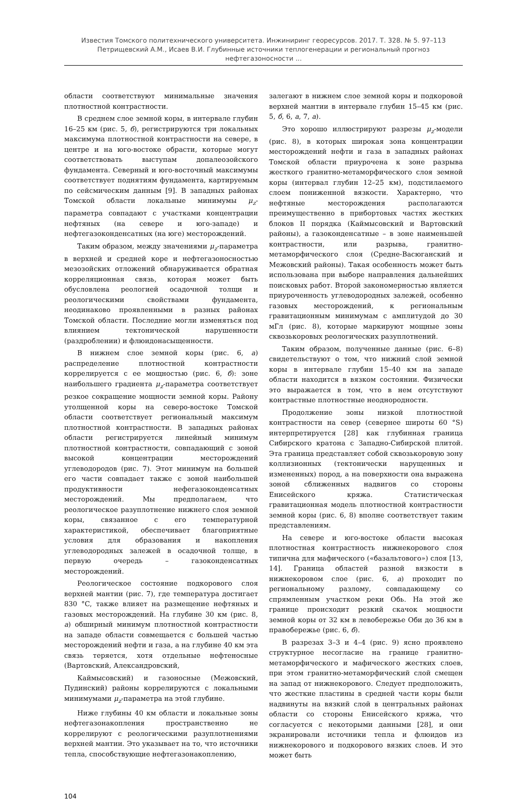Известия Томского политехнического университета. Инжиниринг георесурсов. 2017. Т. 328. № 5. 97–113
Петрищевский А.М., Исаев В.И. Глубинные источники теплогенерации и региональный прогноз нефтегазоносности ...
области соответствуют минимальные значения плотностной контрастности.
В среднем слое земной коры, в интервале глубин 16–25 км (рис. 5, б), регистрируются три локальных максимума плотностной контрастности на севере, в центре и на юго-востоке обрасти, которые могут соответствовать выступам допалеозойского фундамента. Северный и юго-восточный максимумы соответствует поднятиям фундамента, картируемым по сейсмическим данным [9]. В западных районах Томской области локальные минимумы μ<sub>z</sub>-параметра совпадают с участками концентрации нефтяных (на севере и юго-западе) и нефтегазоконденсатных (на юге) месторождений.
Таким образом, между значениями μ<sub>z</sub>-параметра в верхней и средней коре и нефтегазоносностью мезозойских отложений обнаруживается обратная корреляционная связь, которая может быть обусловлена реологией осадочной толщи и реологическими свойствами фундамента, неодинаково проявленными в разных районах Томской области. Последние могли изменяться под влиянием тектонической нарушенности (раздроблении) и флюидонасыщенности.
В нижнем слое земной коры (рис. 6, а) распределение плотностной контрастности коррелирует­ся с ее мощностью (рис. 6, б): зоне наибольшего градиента μ<sub>z</sub>-параметра соответствует резкое сокращение мощности земной коры. Району утолщенной коры на северо-востоке Томской области соответствует региональный максимум плотностной контрастности. В западных районах области регистрируется линейный минимум плотностной контрастности, совпадающий с зоной высокой концентрации месторождений углеводородов (рис. 7). Этот минимум на большей его части совпадает также с зоной наибольшей продуктивности нефегазоконденсатных месторождений. Мы предполагаем, что реологическое разуплотнение нижнего слоя земной коры, связанное с его температурной характеристикой, обеспечивает благоприятные условия для образования и накопления углеводородных залежей в осадочной толще, в первую очередь – газоконденсатных месторождений.
Реологическое состояние подкорового слоя верхней мантии (рис. 7), где температура достигает 830 °C, также влияет на размещение нефтяных и газовых месторождений. На глубине 30 км (рис. 8, а) обширный минимум плотностной контрастности на западе области совмещается с большей частью месторождений нефти и газа, а на глубине 40 км эта связь теряется, хотя отдельные нефтеносные (Вартовский, Александровский,
Каймысовский) и газоносные (Межовский, Пудинский) районы коррелируются с локальными минимумами μ<sub>z</sub>-параметра на этой глубине.
Ниже глубины 40 км области и локальные зоны нефтегазонакопления пространственно не коррелируют с реологическими разуплотнениями верхней мантии. Это указывает на то, что источники тепла, способствующие нефтегазонакоплению,
залегают в нижнем слое земной коры и подкоровой верхней мантии в интервале глубин 15–45 км (рис. 5, б, 6, а, 7, а).
Это хорошо иллюстрируют разрезы μ<sub>z</sub>-модели (рис. 8), в которых широкая зона концентрации месторождений нефти и газа в западных районах Томской области приурочена к зоне разрыва жесткого гранитно-метаморфического слоя земной коры (интервал глубин 12–25 км), подстилаемого слоем пониженной вязкости. Характерно, что нефтяные месторождения располагаются преимущественно в прибортовых частях жестких блоков II порядка (Каймысовский и Вартовский районы), а газоконденсатные – в зоне наименьшей контрастности, или разрыва, гранитно-метаморфического слоя (Средне-Васюганский и Межовский районы). Такая особенность может быть использована при выборе направления дальнейших поисковых работ. Второй закономерностью является приуроченность углеводородных залежей, особенно газовых месторождений, к региональным гравитационным минимумам с амплитудой до 30 мГл (рис. 8), которые маркируют мощные зоны сквозькоровых реологических разуплотнений.
Таким образом, полученные данные (рис. 6–8) свидетельствуют о том, что нижний слой земной коры в интервале глубин 15–40 км на западе области находится в вязком состоянии. Физически это выражается в том, что в нем отсутствуют контрастные плотностные неоднородности.
Продолжение зоны низкой плотностной контрастности на север (севернее широты 60 °S) интерпретируется [28] как глубинная граница Сибирского кратона с Западно-Сибирской плитой. Эта граница представляет собой сквозькоровую зону коллизионных (тектонически нарущенных и измененных) пород, а на поверхности она выражена зоной сближенных надвигов со стороны Енисейского кряжа. Статистическая гравитационная модель плотностной контрастности земной коры (рис. 6, 8) вполне соответствует таким представлениям.
На севере и юго-востоке области высокая плотностная контрастность нижнекорового слоя типична для мафического («базальтового») слоя [13, 14]. Граница областей разной вязкости в нижнекоровом слое (рис. 6, а) проходит по региональному разлому, совпадающему со спрямленным участком реки Обь. На этой же границе происходит резкий скачок мощности земной коры от 32 км в левобережье Оби до 36 км в правобережье (рис. 6, б).
В разрезах 3–3 и 4–4 (рис. 9) ясно проявлено структурное несогласие на границе гранитно-метаморфического и мафического жестких слоев, при этом гранитно-метаморфический слой смещен на запад от нижнекорового. Следует предположить, что жесткие пластины в средней части коры были надвинуты на вязкий слой в центральных районах области со стороны Енисейского кряжа, что согласуется с некоторыми данными [28], и они экранировали источники тепла и флюидов из нижнекорового и подкорового вязких слоев. И это может быть
104